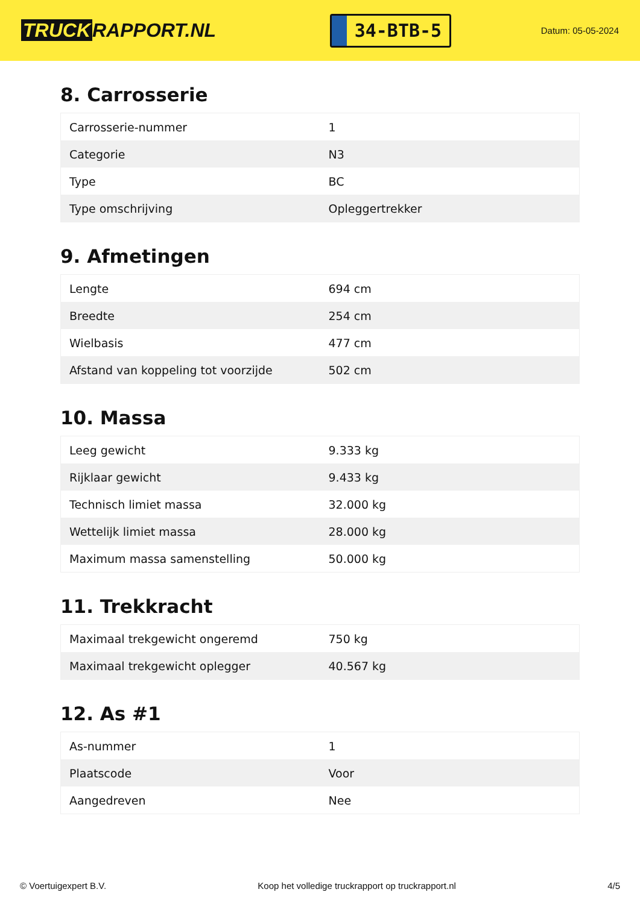TRUCK RAPPORT.NL
34-BTB-5
Datum: 05-05-2024
8. Carrosserie
| Carrosserie-nummer | 1 |
| Categorie | N3 |
| Type | BC |
| Type omschrijving | Opleggertrekker |
9. Afmetingen
| Lengte | 694 cm |
| Breedte | 254 cm |
| Wielbasis | 477 cm |
| Afstand van koppeling tot voorzijde | 502 cm |
10. Massa
| Leeg gewicht | 9.333 kg |
| Rijklaar gewicht | 9.433 kg |
| Technisch limiet massa | 32.000 kg |
| Wettelijk limiet massa | 28.000 kg |
| Maximum massa samenstelling | 50.000 kg |
11. Trekkracht
| Maximaal trekgewicht ongeremd | 750 kg |
| Maximaal trekgewicht oplegger | 40.567 kg |
12. As #1
| As-nummer | 1 |
| Plaatscode | Voor |
| Aangedreven | Nee |
© Voertuigexpert B.V. Koop het volledige truckrapport op truckrapport.nl 4/5